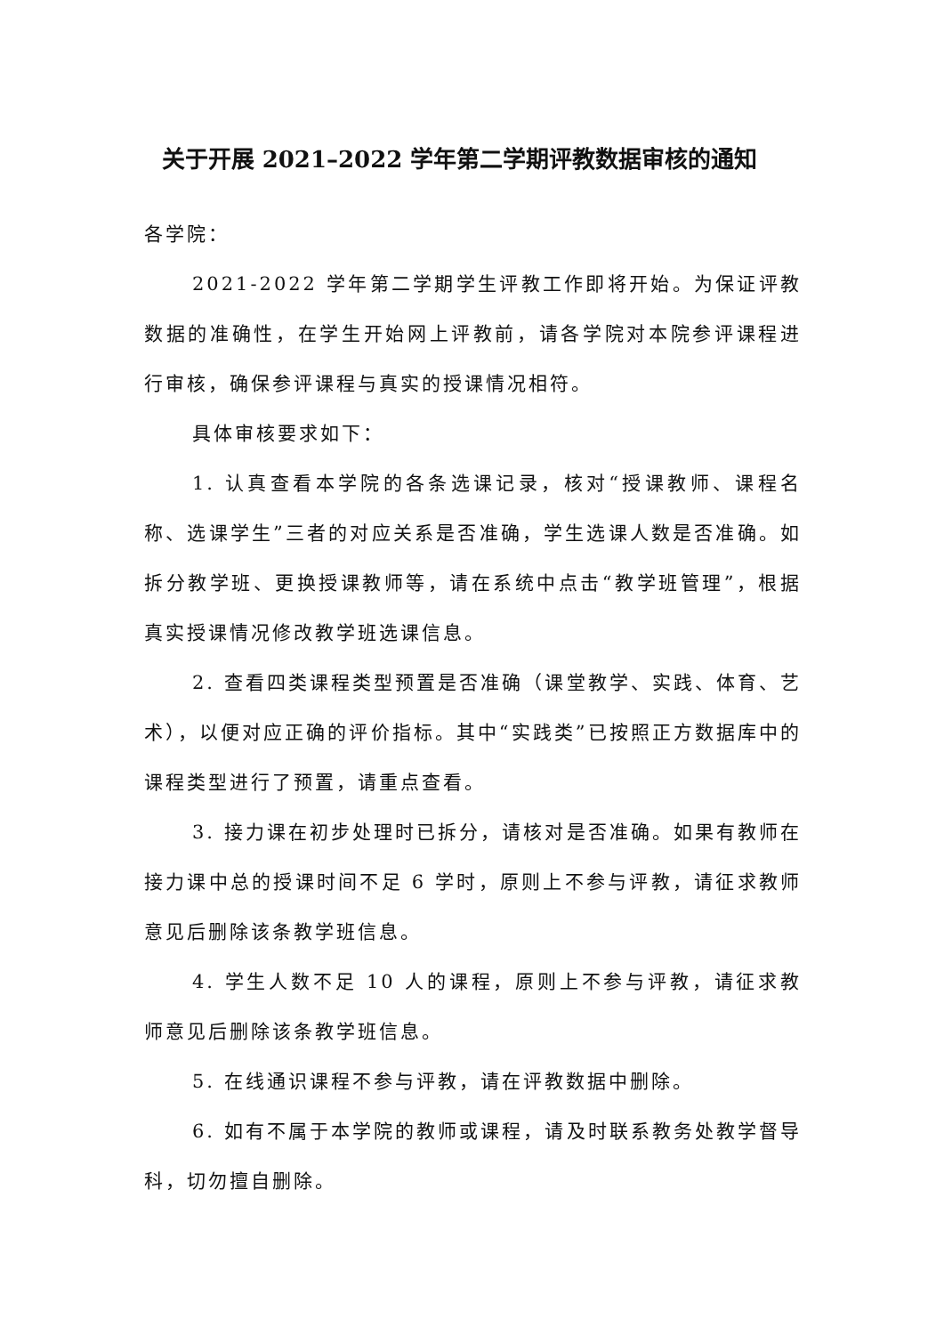关于开展 2021–2022 学年第二学期评教数据审核的通知
各学院：
2021-2022 学年第二学期学生评教工作即将开始。为保证评教数据的准确性，在学生开始网上评教前，请各学院对本院参评课程进行审核，确保参评课程与真实的授课情况相符。
具体审核要求如下：
1. 认真查看本学院的各条选课记录，核对“授课教师、课程名称、选课学生”三者的对应关系是否准确，学生选课人数是否准确。如拆分教学班、更换授课教师等，请在系统中点击“教学班管理”，根据真实授课情况修改教学班选课信息。
2. 查看四类课程类型预置是否准确（课堂教学、实践、体育、艺术），以便对应正确的评价指标。其中“实践类”已按照正方数据库中的课程类型进行了预置，请重点查看。
3. 接力课在初步处理时已拆分，请核对是否准确。如果有教师在接力课中总的授课时间不足 6 学时，原则上不参与评教，请征求教师意见后删除该条教学班信息。
4. 学生人数不足 10 人的课程，原则上不参与评教，请征求教师意见后删除该条教学班信息。
5. 在线通识课程不参与评教，请在评教数据中删除。
6. 如有不属于本学院的教师或课程，请及时联系教务处教学督导科，切勿擅自删除。